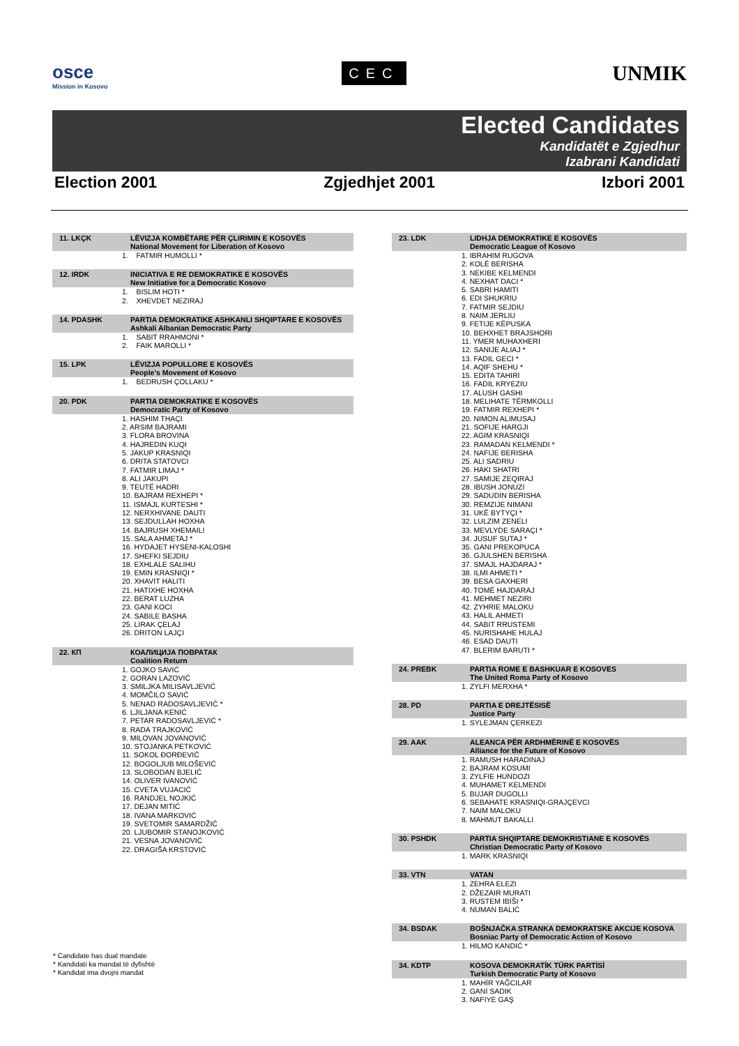osce
Mission in Kosovo
CEC
UNMIK
Elected Candidates
Kandidatët e Zgjedhur
Izabrani Kandidati
Election 2001 Zgjedhjet 2001 Izbori 2001
| 11. LKÇK | LËVIZJA KOMBËTARE PËR ÇLIRIMIN E KOSOVËS National Movement for Liberation of Kosovo |
| --- | --- |
| 1. FATMIR HUMOLLI * | |
| 12. IRDK | INICIATIVA E RE DEMOKRATIKE E KOSOVËS New Initiative for a Democratic Kosovo |
| --- | --- |
| 1. BISLIM HOTI * 2. XHEVDET NEZIRAJ | |
| 14. PDASHK | PARTIA DEMOKRATIKE ASHKANLI SHQIPTARE E KOSOVËS Ashkali Albanian Democratic Party |
| --- | --- |
| 1. SABIT RRAHMONI * 2. FAIK MAROLLI * | |
| 15. LPK | LËVIZJA POPULLORE E KOSOVËS People's Movement of Kosovo |
| --- | --- |
| 1. BEDRUSH ÇOLLAKU * | |
| 20. PDK | PARTIA DEMOKRATIKE E KOSOVËS Democratic Party of Kosovo |
| --- | --- |
| 1. HASHIM THAÇI 2. ARSIM BAJRAMI 3. FLORA BROVINA 4. HAJREDIN KUQI 5. JAKUP KRASNIQI 6. DRITA STATOVCI 7. FATMIR LIMAJ * 8. ALI JAKUPI 9. TEUTË HADRI 10. BAJRAM REXHEPI * 11. ISMAJL KURTESHI * 12. NERXHIVANE DAUTI 13. SEJDULLAH HOXHA 14. BAJRUSH XHEMAILI 15. SALA AHMETAJ * 16. HYDAJET HYSENI-KALOSHI 17. SHEFKI SEJDIU 18. EXHLALE SALIHU 19. EMIN KRASNIQI * 20. XHAVIT HALITI 21. HATIXHE HOXHA 22. BERAT LUZHA 23. GANI KOCI 24. SABILE BASHA 25. LIRAK ÇELAJ 26. DRITON LAJÇI | |
| 22. КП | КОАЛИЦИЈА ПОВРАТАК Coalition Return |
| --- | --- |
| 1. GOJKO SAVIĆ 2. GORAN LAZOVIĆ 3. SMILJKA MILISAVLJEVIĆ 4. MOMČILO SAVIĆ 5. NENAD RADOSAVLJEVIĆ * 6. LJILJANA KENIĆ 7. PETAR RADOSAVLJEVIĆ * 8. RADA TRAJKOVIĆ 9. MILOVAN JOVANOVIĆ 10. STOJANKA PETKOVIĆ 11. SOKOL ĐORĐEVIĆ 12. BOGOLJUB MILOŠEVIĆ 13. SLOBODAN BJELIĆ 14. OLIVER IVANOVIĆ 15. CVETA VUJACIĆ 16. RANDJEL NOJKIĆ 17. DEJAN MITIĆ 18. IVANA MARKOVIĆ 19. SVETOMIR SAMARDŽIĆ 20. LJUBOMIR STANOJKOVIĆ 21. VESNA JOVANOVIĆ 22. DRAGIŠA KRSTOVIĆ | |
| 23. LDK | LIDHJA DEMOKRATIKE E KOSOVËS Democratic League of Kosovo |
| --- | --- |
| 1. IBRAHIM RUGOVA 2. KOLË BERISHA 3. NEKIBE KELMENDI 4. NEXHAT DACI * 5. SABRI HAMITI 6. EDI SHUKRIU 7. FATMIR SEJDIU 8. NAIM JERLIU 9. FETIJE KËPUSKA 10. BEHXHET BRAJSHORI 11. YMER MUHAXHERI 12. SANIJE ALIAJ * 13. FADIL GECI * 14. AQIF SHEHU * 15. EDITA TAHIRI 16. FADIL KRYEZIU 17. ALUSH GASHI 18. MELIHATE TËRMKOLLI 19. FATMIR REXHEPI * 20. NIMON ALIMUSAJ 21. SOFIJE HARGJI 22. AGIM KRASNIQI 23. RAMADAN KELMENDI * 24. NAFIJE BERISHA 25. ALI SADRIU 26. HAKI SHATRI 27. SAMIJE ZEQIRAJ 28. IBUSH JONUZI 29. SADUDIN BERISHA 30. REMZIJE NIMANI 31. UKË BYTYÇI * 32. LULZIM ZENELI 33. MEVLYDE SARAÇI * 34. JUSUF SUTAJ * 35. GANI PREKOPUCA 36. GJULSHEN BERISHA 37. SMAJL HAJDARAJ * 38. ILMI AHMETI * 39. BESA GAXHERI 40. TOMË HAJDARAJ 41. MEHMET NEZIRI 42. ZYHRIE MALOKU 43. HALIL AHMETI 44. SABIT RRUSTEMI 45. NURISHAHE HULAJ 46. ESAD DAUTI 47. BLERIM BARUTI * | |
| 24. PREBK | PARTIA ROME E BASHKUAR E KOSOVES The United Roma Party of Kosovo |
| --- | --- |
| 1. ZYLFI MERXHA * | |
| 28. PD | PARTIA E DREJTËSISË Justice Party |
| --- | --- |
| 1. SYLEJMAN ÇERKEZI | |
| 29. AAK | ALEANCA PËR ARDHMËRINË E KOSOVËS Alliance for the Future of Kosovo |
| --- | --- |
| 1. RAMUSH HARADINAJ 2. BAJRAM KOSUMI 3. ZYLFIE HUNDOZI 4. MUHAMET KELMENDI 5. BUJAR DUGOLLI 6. SEBAHATE KRASNIQI-GRAJÇEVCI 7. NAIM MALOKU 8. MAHMUT BAKALLI | |
| 30. PSHDK | PARTIA SHQIPTARE DEMOKRISTIANE E KOSOVËS Christian Democratic Party of Kosovo |
| --- | --- |
| 1. MARK KRASNIQI | |
| 33. VTN | VATAN |
| --- | --- |
| 1. ZEHRA ELEZI 2. DŽEZAIR MURATI 3. RUSTEM IBIŠI * 4. NUMAN BALIĆ | |
| 34. BSDAK | BOŠNJAČKA STRANKA DEMOKRATSKE AKCIJE KOSOVA Bosniac Party of Democratic Action of Kosovo |
| --- | --- |
| 1. HILMO KANDIĆ * | |
| 34. KDTP | KOSOVA DEMOKRATİK TÜRK PARTİSİ Turkish Democratic Party of Kosovo |
| --- | --- |
| 1. MAHİR YAĞCILAR 2. GANİ SADIK 3. NAFIYE GAŞ | |
* Candidate has dual mandate
* Kandidati ka mandat të dyfishtë
* Kandidat ima dvojni mandat